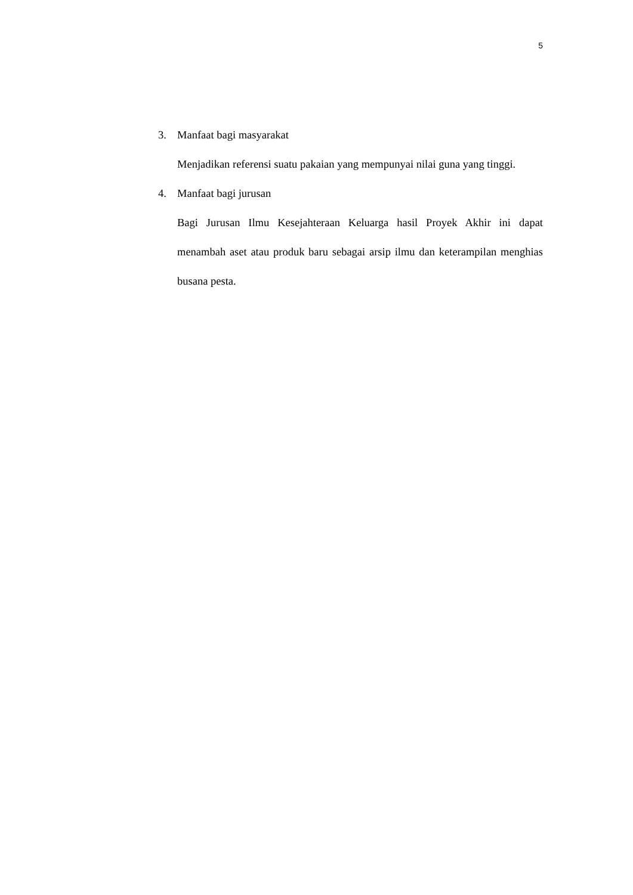5
3. Manfaat bagi masyarakat
Menjadikan referensi suatu pakaian yang mempunyai nilai guna yang tinggi.
4. Manfaat bagi jurusan
Bagi Jurusan Ilmu Kesejahteraan Keluarga hasil Proyek Akhir ini dapat menambah aset atau produk baru sebagai arsip ilmu dan keterampilan menghias busana pesta.